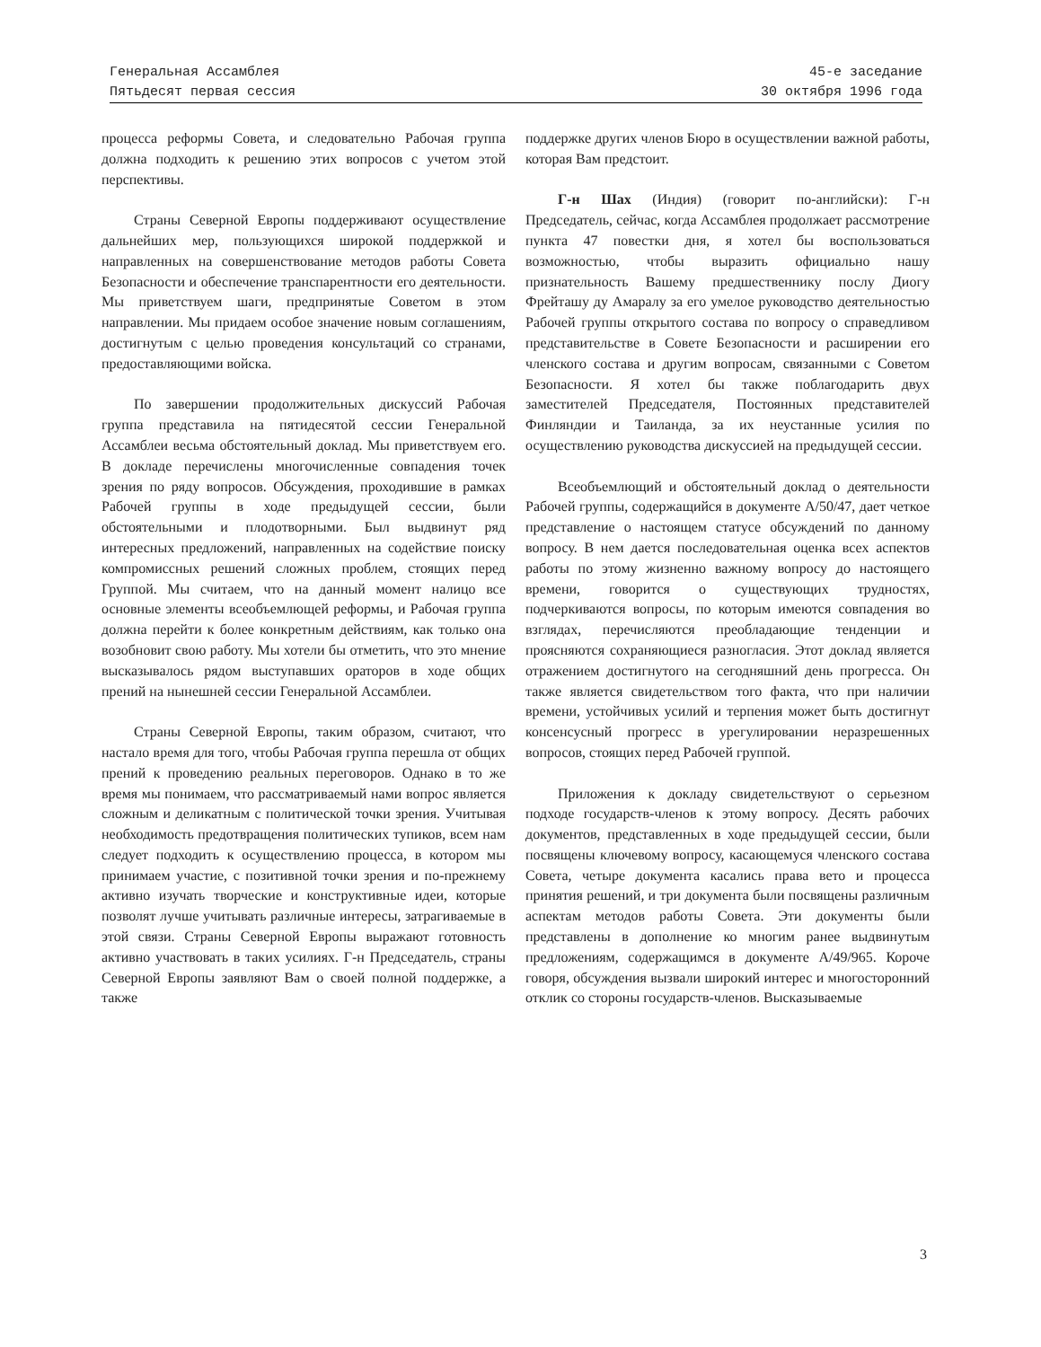Генеральная Ассамблея
Пятьдесят первая сессия
45-е заседание
30 октября 1996 года
процесса реформы Совета, и следовательно Рабочая группа должна подходить к решению этих вопросов с учетом этой перспективы.
Страны Северной Европы поддерживают осуществление дальнейших мер, пользующихся широкой поддержкой и направленных на совершенствование методов работы Совета Безопасности и обеспечение транспарентности его деятельности. Мы приветствуем шаги, предпринятые Советом в этом направлении. Мы придаем особое значение новым соглашениям, достигнутым с целью проведения консультаций со странами, предоставляющими войска.
По завершении продолжительных дискуссий Рабочая группа представила на пятидесятой сессии Генеральной Ассамблеи весьма обстоятельный доклад. Мы приветствуем его. В докладе перечислены многочисленные совпадения точек зрения по ряду вопросов. Обсуждения, проходившие в рамках Рабочей группы в ходе предыдущей сессии, были обстоятельными и плодотворными. Был выдвинут ряд интересных предложений, направленных на содействие поиску компромиссных решений сложных проблем, стоящих перед Группой. Мы считаем, что на данный момент налицо все основные элементы всеобъемлющей реформы, и Рабочая группа должна перейти к более конкретным действиям, как только она возобновит свою работу. Мы хотели бы отметить, что это мнение высказывалось рядом выступавших ораторов в ходе общих прений на нынешней сессии Генеральной Ассамблеи.
Страны Северной Европы, таким образом, считают, что настало время для того, чтобы Рабочая группа перешла от общих прений к проведению реальных переговоров. Однако в то же время мы понимаем, что рассматриваемый нами вопрос является сложным и деликатным с политической точки зрения. Учитывая необходимость предотвращения политических тупиков, всем нам следует подходить к осуществлению процесса, в котором мы принимаем участие, с позитивной точки зрения и по-прежнему активно изучать творческие и конструктивные идеи, которые позволят лучше учитывать различные интересы, затрагиваемые в этой связи. Страны Северной Европы выражают готовность активно участвовать в таких усилиях. Г-н Председатель, страны Северной Европы заявляют Вам о своей полной поддержке, а также
поддержке других членов Бюро в осуществлении важной работы, которая Вам предстоит.
Г-н Шах (Индия) (говорит по-английски): Г-н Председатель, сейчас, когда Ассамблея продолжает рассмотрение пункта 47 повестки дня, я хотел бы воспользоваться возможностью, чтобы выразить официально нашу признательность Вашему предшественнику послу Диогу Фрейташу ду Амаралу за его умелое руководство деятельностью Рабочей группы открытого состава по вопросу о справедливом представительстве в Совете Безопасности и расширении его членского состава и другим вопросам, связанными с Советом Безопасности. Я хотел бы также поблагодарить двух заместителей Председателя, Постоянных представителей Финляндии и Таиланда, за их неустанные усилия по осуществлению руководства дискуссией на предыдущей сессии.
Всеобъемлющий и обстоятельный доклад о деятельности Рабочей группы, содержащийся в документе A/50/47, дает четкое представление о настоящем статусе обсуждений по данному вопросу. В нем дается последовательная оценка всех аспектов работы по этому жизненно важному вопросу до настоящего времени, говорится о существующих трудностях, подчеркиваются вопросы, по которым имеются совпадения во взглядах, перечисляются преобладающие тенденции и проясняются сохраняющиеся разногласия. Этот доклад является отражением достигнутого на сегодняшний день прогресса. Он также является свидетельством того факта, что при наличии времени, устойчивых усилий и терпения может быть достигнут консенсусный прогресс в урегулировании неразрешенных вопросов, стоящих перед Рабочей группой.
Приложения к докладу свидетельствуют о серьезном подходе государств-членов к этому вопросу. Десять рабочих документов, представленных в ходе предыдущей сессии, были посвящены ключевому вопросу, касающемуся членского состава Совета, четыре документа касались права вето и процесса принятия решений, и три документа были посвящены различным аспектам методов работы Совета. Эти документы были представлены в дополнение ко многим ранее выдвинутым предложениям, содержащимся в документе A/49/965. Короче говоря, обсуждения вызвали широкий интерес и многосторонний отклик со стороны государств-членов. Высказываемые
3